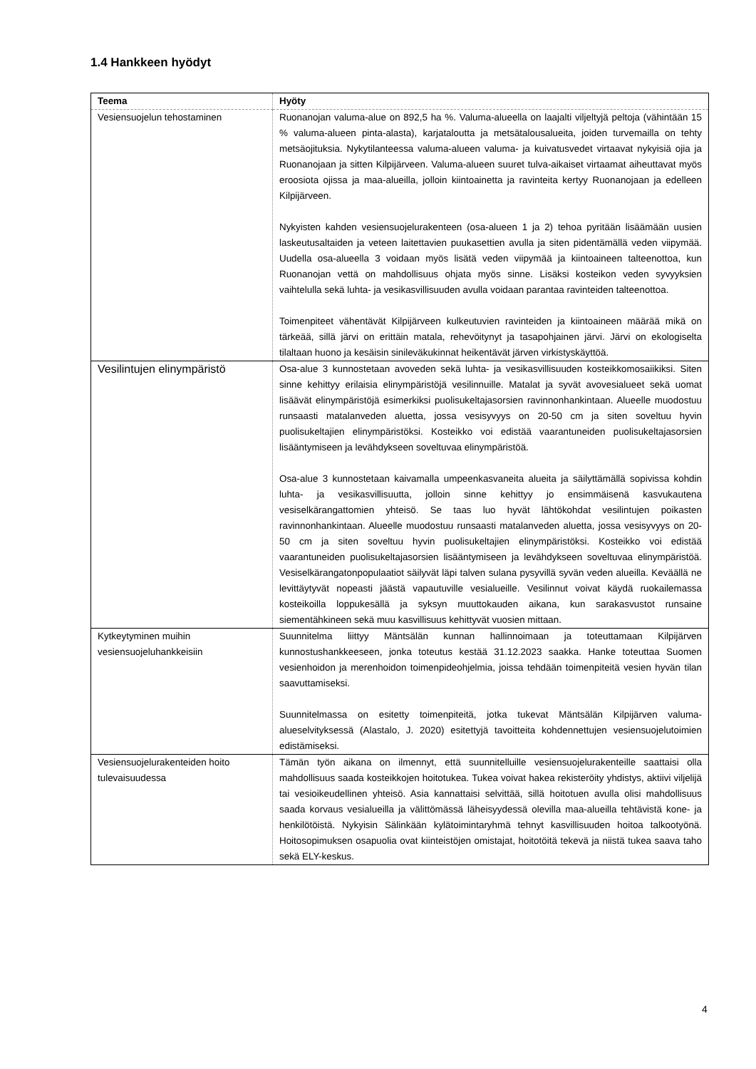1.4 Hankkeen hyödyt
| Teema | Hyöty |
| --- | --- |
| Vesiensuojelun tehostaminen | Ruonanojan valuma-alue on 892,5 ha %. Valuma-alueella on laajalti viljeltyjä peltoja (vähintään 15 % valuma-alueen pinta-alasta), karjataloutta ja metsätalousalueita, joiden turvemailla on tehty metsäojituksia. Nykytilanteessa valuma-alueen valuma- ja kuivatusvedet virtaavat nykyisiä ojia ja Ruonanojaan ja sitten Kilpijärveen. Valuma-alueen suuret tulva-aikaiset virtaamat aiheuttavat myös eroosiota ojissa ja maa-alueilla, jolloin kiintoainetta ja ravinteita kertyy Ruonanojaan ja edelleen Kilpijärveen. Nykyisten kahden vesiensuojelurakenteen (osa-alueen 1 ja 2) tehoa pyritään lisäämään uusien laskeutusaltaiden ja veteen laitettavien puukasettien avulla ja siten pidentämällä veden viipymää. Uudella osa-alueella 3 voidaan myös lisätä veden viipymää ja kiintoaineen talteenottoa, kun Ruonanojan vettä on mahdollisuus ohjata myös sinne. Lisäksi kosteikon veden syvyyksien vaihtelulla sekä luhta- ja vesikasvillisuuden avulla voidaan parantaa ravinteiden talteenottoa. Toimenpiteet vähentävät Kilpijärveen kulkeutuvien ravinteiden ja kiintoaineen määrää mikä on tärkeää, sillä järvi on erittäin matala, rehevöitynyt ja tasapohjainen järvi. Järvi on ekologiselta tilaltaan huono ja kesäisin sinileväkukinnat heikentävät järven virkistyskäyttöä. |
| Vesilintujen elinympäristö | Osa-alue 3 kunnostetaan avoveden sekä luhta- ja vesikasvillisuuden kosteikkomosaiikiksi. Siten sinne kehittyy erilaisia elinympäristöjä vesilinnuille. Matalat ja syvät avovesialueet sekä uomat lisäävät elinympäristöjä esimerkiksi puolisukeltajasorsien ravinnonhankintaan. Alueelle muodostuu runsaasti matalanveden aluetta, jossa vesisyvyys on 20-50 cm ja siten soveltuu hyvin puolisukeltajien elinympäristöksi. Kosteikko voi edistää vaarantuneiden puolisukeltajasorsien lisääntymiseen ja levähdykseen soveltuvaa elinympäristöä. Osa-alue 3 kunnostetaan kaivamalla umpeenkasvaneita alueita ja säilyttämällä sopivissa kohdin luhta- ja vesikasvillisuutta, jolloin sinne kehittyy jo ensimmäisenä kasvukautena vesiselkärangattomien yhteisö. Se taas luo hyvät lähtökohdat vesilintujen poikasten ravinnonhankintaan. Alueelle muodostuu runsaasti matalanveden aluetta, jossa vesisyvyys on 20-50 cm ja siten soveltuu hyvin puolisukeltajien elinympäristöksi. Kosteikko voi edistää vaarantuneiden puolisukeltajasorsien lisääntymiseen ja levähdykseen soveltuvaa elinympäristöä. Vesiselkärangatonpopulaatiot säilyvät läpi talven sulana pysyvillä syvän veden alueilla. Keväällä ne levittäytyvät nopeasti jäästä vapautuville vesialueille. Vesilinnut voivat käydä ruokailemassa kosteikoilla loppukesällä ja syksyn muuttokauden aikana, kun sarakasvustot runsaine siementähkineen sekä muu kasvillisuus kehittyvät vuosien mittaan. |
| Kytkeytyminen muihin vesiensuojeluhankkeisiin | Suunnitelma liittyy Mäntsälän kunnan hallinnoimaan ja toteuttamaan Kilpijärven kunnostushankkeeseen, jonka toteutus kestää 31.12.2023 saakka. Hanke toteuttaa Suomen vesienhoidon ja merenhoidon toimenpideohjelmia, joissa tehdään toimenpiteitä vesien hyvän tilan saavuttamiseksi. Suunnitelmassa on esitetty toimenpiteitä, jotka tukevat Mäntsälän Kilpijärven valuma-alueselvityksessä (Alastalo, J. 2020) esitettyjä tavoitteita kohdennettujen vesiensuojelutoimien edistämiseksi. |
| Vesiensuojelurakenteiden hoito tulevaisuudessa | Tämän työn aikana on ilmennyt, että suunnitelluille vesiensuojelurakenteille saattaisi olla mahdollisuus saada kosteikkojen hoitotukea. Tukea voivat hakea rekisteröity yhdistys, aktiivi viljelijä tai vesioikeudellinen yhteisö. Asia kannattaisi selvittää, sillä hoitotuen avulla olisi mahdollisuus saada korvaus vesialueilla ja välittömässä läheisyydessä olevilla maa-alueilla tehtävistä kone- ja henkilötöistä. Nykyisin Sälinkään kylätoimintaryhmä tehnyt kasvillisuuden hoitoa talkootyönä. Hoitosopimuksen osapuolia ovat kiinteistöjen omistajat, hoitotöitä tekevä ja niistä tukea saava taho sekä ELY-keskus. |
4